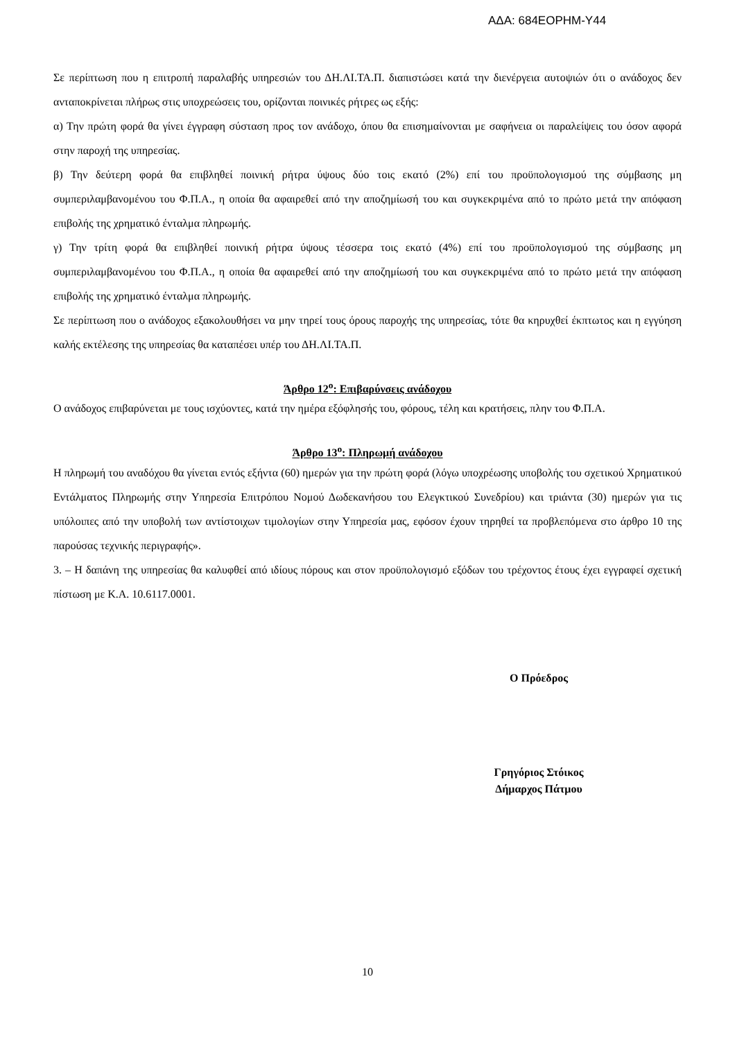ΑΔΑ: 684ΕΟΡΗΜ-Υ44
Σε περίπτωση που η επιτροπή παραλαβής υπηρεσιών του ΔΗ.ΛΙ.ΤΑ.Π. διαπιστώσει κατά την διενέργεια αυτοψιών ότι ο ανάδοχος δεν ανταποκρίνεται πλήρως στις υποχρεώσεις του, ορίζονται ποινικές ρήτρες ως εξής:
α) Την πρώτη φορά θα γίνει έγγραφη σύσταση προς τον ανάδοχο, όπου θα επισημαίνονται με σαφήνεια οι παραλείψεις του όσον αφορά στην παροχή της υπηρεσίας.
β) Την δεύτερη φορά θα επιβληθεί ποινική ρήτρα ύψους δύο τοις εκατό (2%) επί του προϋπολογισμού της σύμβασης μη συμπεριλαμβανομένου του Φ.Π.Α., η οποία θα αφαιρεθεί από την αποζημίωσή του και συγκεκριμένα από το πρώτο μετά την απόφαση επιβολής της χρηματικό ένταλμα πληρωμής.
γ) Την τρίτη φορά θα επιβληθεί ποινική ρήτρα ύψους τέσσερα τοις εκατό (4%) επί του προϋπολογισμού της σύμβασης μη συμπεριλαμβανομένου του Φ.Π.Α., η οποία θα αφαιρεθεί από την αποζημίωσή του και συγκεκριμένα από το πρώτο μετά την απόφαση επιβολής της χρηματικό ένταλμα πληρωμής.
Σε περίπτωση που ο ανάδοχος εξακολουθήσει να μην τηρεί τους όρους παροχής της υπηρεσίας, τότε θα κηρυχθεί έκπτωτος και η εγγύηση καλής εκτέλεσης της υπηρεσίας θα καταπέσει υπέρ του ΔΗ.ΛΙ.ΤΑ.Π.
Άρθρο 12<sup>ο</sup>: Επιβαρύνσεις ανάδοχου
Ο ανάδοχος επιβαρύνεται με τους ισχύοντες, κατά την ημέρα εξόφλησής του, φόρους, τέλη και κρατήσεις, πλην του Φ.Π.Α.
Άρθρο 13<sup>ο</sup>: Πληρωμή ανάδοχου
Η πληρωμή του αναδόχου θα γίνεται εντός εξήντα (60) ημερών για την πρώτη φορά (λόγω υποχρέωσης υποβολής του σχετικού Χρηματικού Εντάλματος Πληρωμής στην Υπηρεσία Επιτρόπου Νομού Δωδεκανήσου του Ελεγκτικού Συνεδρίου) και τριάντα (30) ημερών για τις υπόλοιπες από την υποβολή των αντίστοιχων τιμολογίων στην Υπηρεσία μας, εφόσον έχουν τηρηθεί τα προβλεπόμενα στο άρθρο 10 της παρούσας τεχνικής περιγραφής».
3. – Η δαπάνη της υπηρεσίας θα καλυφθεί από ιδίους πόρους και στον προϋπολογισμό εξόδων του τρέχοντος έτους έχει εγγραφεί σχετική πίστωση με Κ.Α. 10.6117.0001.
Ο Πρόεδρος
Γρηγόριος Στόικος
Δήμαρχος Πάτμου
10